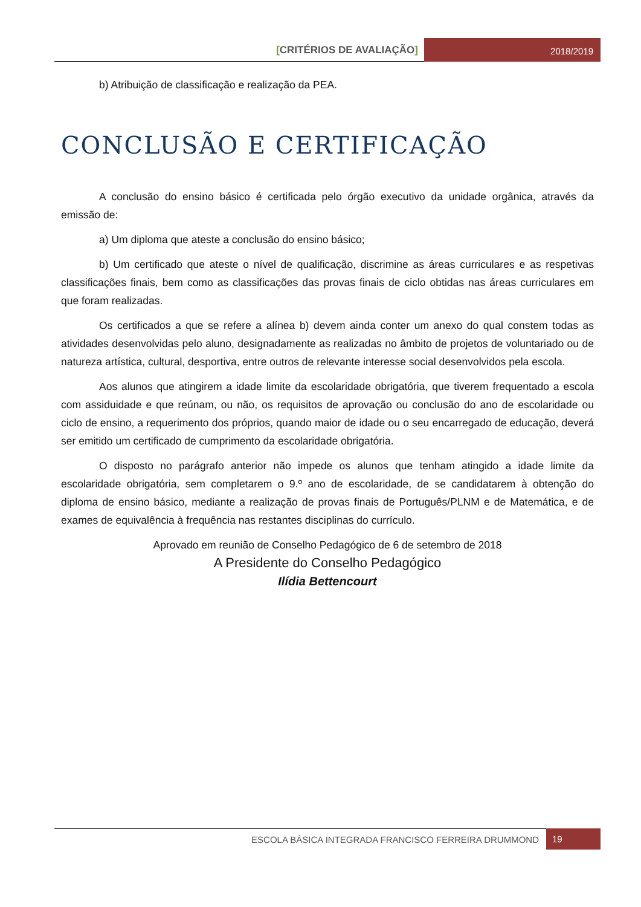[CRITÉRIOS DE AVALIAÇÃO]
2018/2019
b) Atribuição de classificação e realização da PEA.
CONCLUSÃO E CERTIFICAÇÃO
A conclusão do ensino básico é certificada pelo órgão executivo da unidade orgânica, através da emissão de:
a) Um diploma que ateste a conclusão do ensino básico;
b) Um certificado que ateste o nível de qualificação, discrimine as áreas curriculares e as respetivas classificações finais, bem como as classificações das provas finais de ciclo obtidas nas áreas curriculares em que foram realizadas.
Os certificados a que se refere a alínea b) devem ainda conter um anexo do qual constem todas as atividades desenvolvidas pelo aluno, designadamente as realizadas no âmbito de projetos de voluntariado ou de natureza artística, cultural, desportiva, entre outros de relevante interesse social desenvolvidos pela escola.
Aos alunos que atingirem a idade limite da escolaridade obrigatória, que tiverem frequentado a escola com assiduidade e que reúnam, ou não, os requisitos de aprovação ou conclusão do ano de escolaridade ou ciclo de ensino, a requerimento dos próprios, quando maior de idade ou o seu encarregado de educação, deverá ser emitido um certificado de cumprimento da escolaridade obrigatória.
O disposto no parágrafo anterior não impede os alunos que tenham atingido a idade limite da escolaridade obrigatória, sem completarem o 9.º ano de escolaridade, de se candidatarem à obtenção do diploma de ensino básico, mediante a realização de provas finais de Português/PLNM e de Matemática, e de exames de equivalência à frequência nas restantes disciplinas do currículo.
Aprovado em reunião de Conselho Pedagógico de 6 de setembro de 2018
A Presidente do Conselho Pedagógico
Ilídia Bettencourt
ESCOLA BÁSICA INTEGRADA FRANCISCO FERREIRA DRUMMOND
19